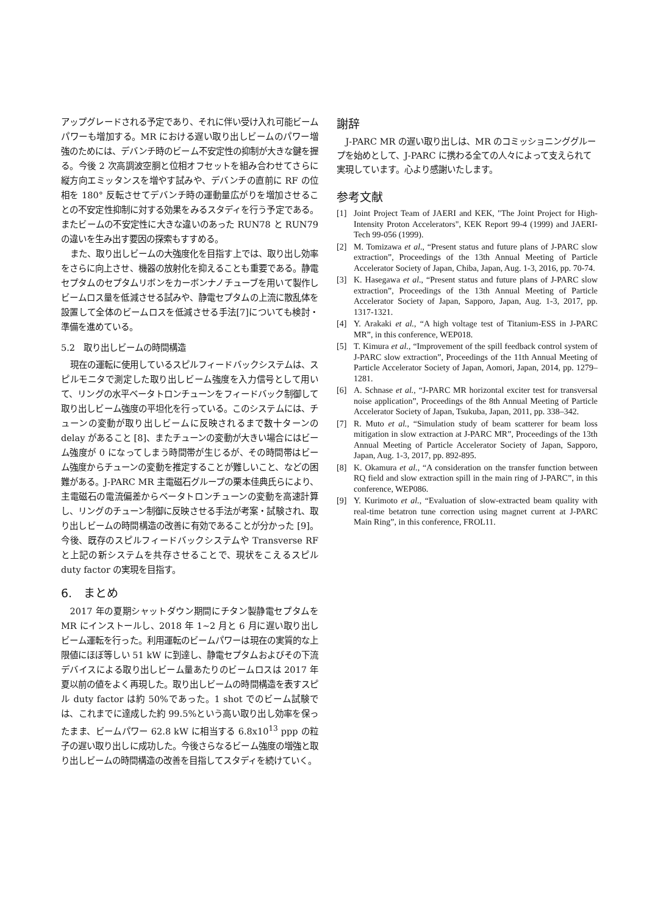アップグレードされる予定であり、それに伴い受け入れ可能ビームパワーも増加する。MR における遅い取り出しビームのパワー増強のためには、デバンチ時のビーム不安定性の抑制が大きな鍵を握る。今後 2 次高調波空胴と位相オフセットを組み合わせてさらに縦方向エミッタンスを増やす試みや、デバンチの直前に RF の位相を 180° 反転させてデバンチ時の運動量広がりを増加させることの不安定性抑制に対する効果をみるスタディを行う予定である。またビームの不安定性に大きな違いのあった RUN78 と RUN79 の違いを生み出す要因の探索もすすめる。
また、取り出しビームの大強度化を目指す上では、取り出し効率をさらに向上させ、機器の放射化を抑えることも重要である。静電セプタムのセプタムリボンをカーボンナノチューブを用いて製作しビームロス量を低減させる試みや、静電セプタムの上流に散乱体を設置して全体のビームロスを低減させる手法[7]についても検討・準備を進めている。
5.2　取り出しビームの時間構造
現在の運転に使用しているスピルフィードバックシステムは、スピルモニタで測定した取り出しビーム強度を入力信号として用いて、リングの水平ベータトロンチューンをフィードバック制御して取り出しビーム強度の平坦化を行っている。このシステムには、チューンの変動が取り出しビームに反映されるまで数十ターンの delay があること [8]、またチューンの変動が大きい場合にはビーム強度が 0 になってしまう時間帯が生じるが、その時間帯はビーム強度からチューンの変動を推定することが難しいこと、などの困難がある。J-PARC MR 主電磁石グループの栗本佳典氏らにより、主電磁石の電流偏差からベータトロンチューンの変動を高速計算し、リングのチューン制御に反映させる手法が考案・試験され、取り出しビームの時間構造の改善に有効であることが分かった [9]。今後、既存のスピルフィードバックシステムや Transverse RF と上記の新システムを共存させることで、現状をこえるスピル duty factor の実現を目指す。
6.　まとめ
2017 年の夏期シャットダウン期間にチタン製静電セプタムを MR にインストールし、2018 年 1~2 月と 6 月に遅い取り出しビーム運転を行った。利用運転のビームパワーは現在の実質的な上限値にほぼ等しい 51 kW に到達し、静電セプタムおよびその下流デバイスによる取り出しビーム量あたりのビームロスは 2017 年夏以前の値をよく再現した。取り出しビームの時間構造を表すスピル duty factor は約 50%であった。1 shot でのビーム試験では、これまでに達成した約 99.5%という高い取り出し効率を保ったまま、ビームパワー 62.8 kW に相当する 6.8x10<sup>13</sup> ppp の粒子の遅い取り出しに成功した。今後さらなるビーム強度の増強と取り出しビームの時間構造の改善を目指してスタディを続けていく。
謝辞
J-PARC MR の遅い取り出しは、MR のコミッショニンググループを始めとして、J-PARC に携わる全ての人々によって支えられて実現しています。心より感謝いたします。
参考文献
[1] Joint Project Team of JAERI and KEK, "The Joint Project for High-Intensity Proton Accelerators", KEK Report 99-4 (1999) and JAERI-Tech 99-056 (1999).
[2] M. Tomizawa et al., “Present status and future plans of J-PARC slow extraction”, Proceedings of the 13th Annual Meeting of Particle Accelerator Society of Japan, Chiba, Japan, Aug. 1-3, 2016, pp. 70-74.
[3] K. Hasegawa et al., “Present status and future plans of J-PARC slow extraction”, Proceedings of the 13th Annual Meeting of Particle Accelerator Society of Japan, Sapporo, Japan, Aug. 1-3, 2017, pp. 1317-1321.
[4] Y. Arakaki et al., “A high voltage test of Titanium-ESS in J-PARC MR”, in this conference, WEP018.
[5] T. Kimura et al., “Improvement of the spill feedback control system of J-PARC slow extraction”, Proceedings of the 11th Annual Meeting of Particle Accelerator Society of Japan, Aomori, Japan, 2014, pp. 1279–1281.
[6] A. Schnase et al., “J-PARC MR horizontal exciter test for transversal noise application”, Proceedings of the 8th Annual Meeting of Particle Accelerator Society of Japan, Tsukuba, Japan, 2011, pp. 338–342.
[7] R. Muto et al., “Simulation study of beam scatterer for beam loss mitigation in slow extraction at J-PARC MR”, Proceedings of the 13th Annual Meeting of Particle Accelerator Society of Japan, Sapporo, Japan, Aug. 1-3, 2017, pp. 892-895.
[8] K. Okamura et al., “A consideration on the transfer function between RQ field and slow extraction spill in the main ring of J-PARC”, in this conference, WEP086.
[9] Y. Kurimoto et al., “Evaluation of slow-extracted beam quality with real-time betatron tune correction using magnet current at J-PARC Main Ring”, in this conference, FROL11.